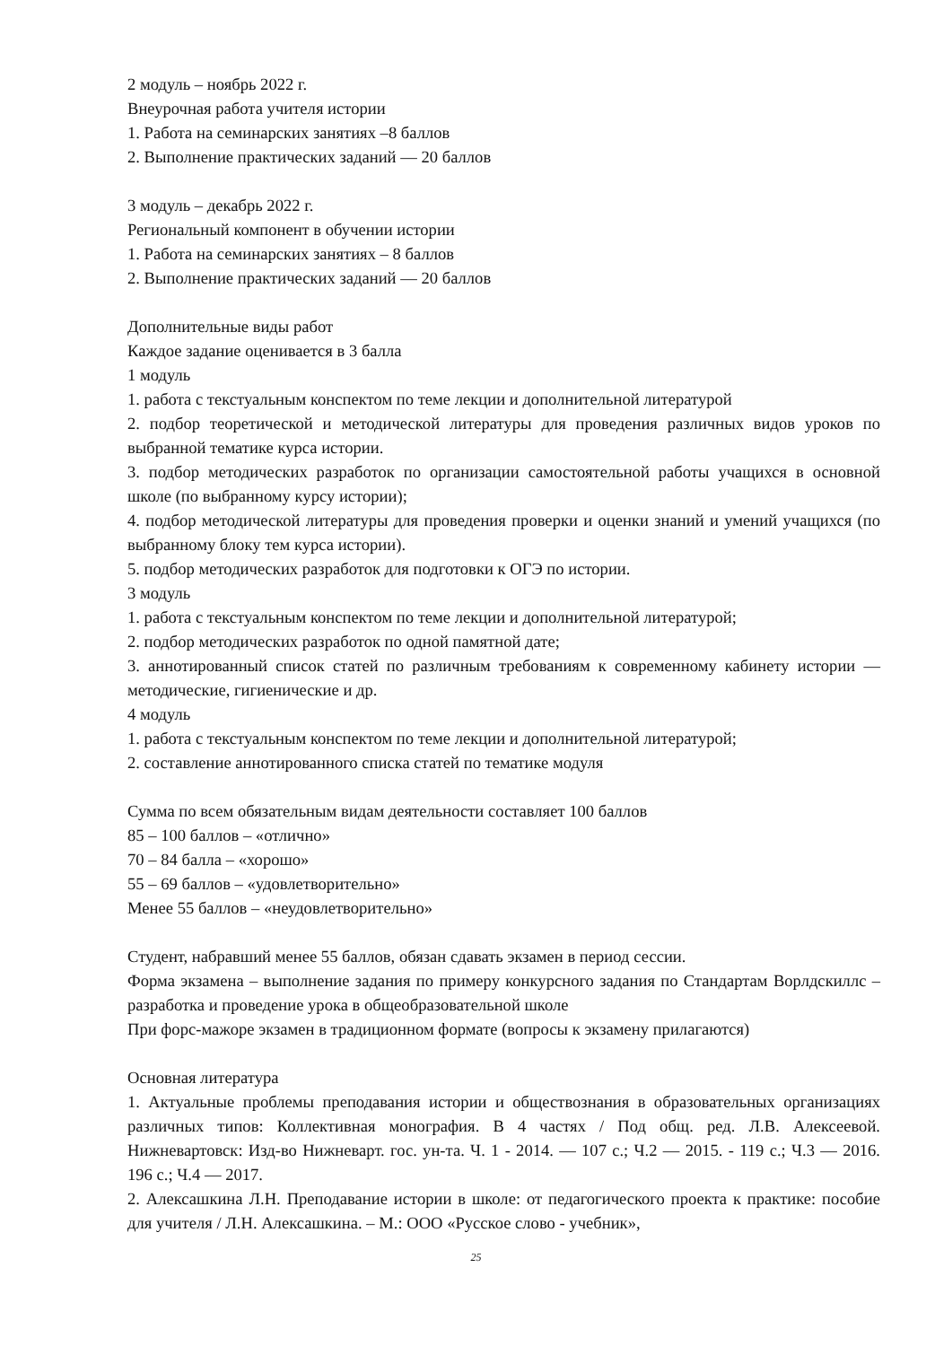2 модуль – ноябрь 2022 г.
Внеурочная работа учителя истории
1. Работа на семинарских занятиях –8 баллов
2. Выполнение практических заданий — 20 баллов
3 модуль – декабрь 2022 г.
Региональный компонент в обучении истории
1. Работа на семинарских занятиях – 8 баллов
2. Выполнение практических заданий — 20 баллов
Дополнительные виды работ
Каждое задание оценивается в 3 балла
1 модуль
1. работа с текстуальным конспектом по теме лекции и дополнительной литературой
2. подбор теоретической и методической литературы для проведения различных видов уроков по выбранной тематике курса истории.
3. подбор методических разработок по организации самостоятельной работы учащихся в основной школе (по выбранному курсу истории);
4. подбор методической литературы для проведения проверки и оценки знаний и умений учащихся (по выбранному блоку тем курса истории).
5. подбор методических разработок для подготовки к ОГЭ по истории.
3 модуль
1. работа с текстуальным конспектом по теме лекции и дополнительной литературой;
2. подбор методических разработок по одной памятной дате;
3. аннотированный список статей по различным требованиям к современному кабинету истории — методические, гигиенические и др.
4 модуль
1. работа с текстуальным конспектом по теме лекции и дополнительной литературой;
2. составление аннотированного списка статей по тематике модуля
Сумма по всем обязательным видам деятельности составляет 100 баллов
85 – 100 баллов – «отлично»
70 – 84 балла – «хорошо»
55 – 69 баллов – «удовлетворительно»
Менее 55 баллов – «неудовлетворительно»
Студент, набравший менее 55 баллов, обязан сдавать экзамен в период сессии.
Форма экзамена – выполнение задания по примеру конкурсного задания по Стандартам Ворлдскиллс – разработка и проведение урока в общеобразовательной школе
При форс-мажоре экзамен в традиционном формате (вопросы к экзамену прилагаются)
Основная литература
1. Актуальные проблемы преподавания истории и обществознания в образовательных организациях различных типов: Коллективная монография. В 4 частях / Под общ. ред. Л.В. Алексеевой. Нижневартовск: Изд-во Нижневарт. гос. ун-та. Ч. 1 - 2014. — 107 с.; Ч.2 — 2015. - 119 с.; Ч.3 — 2016. 196 с.; Ч.4 — 2017.
2. Алексашкина Л.Н. Преподавание истории в школе: от педагогического проекта к практике: пособие для учителя / Л.Н. Алексашкина. – М.: ООО «Русское слово - учебник»,
25